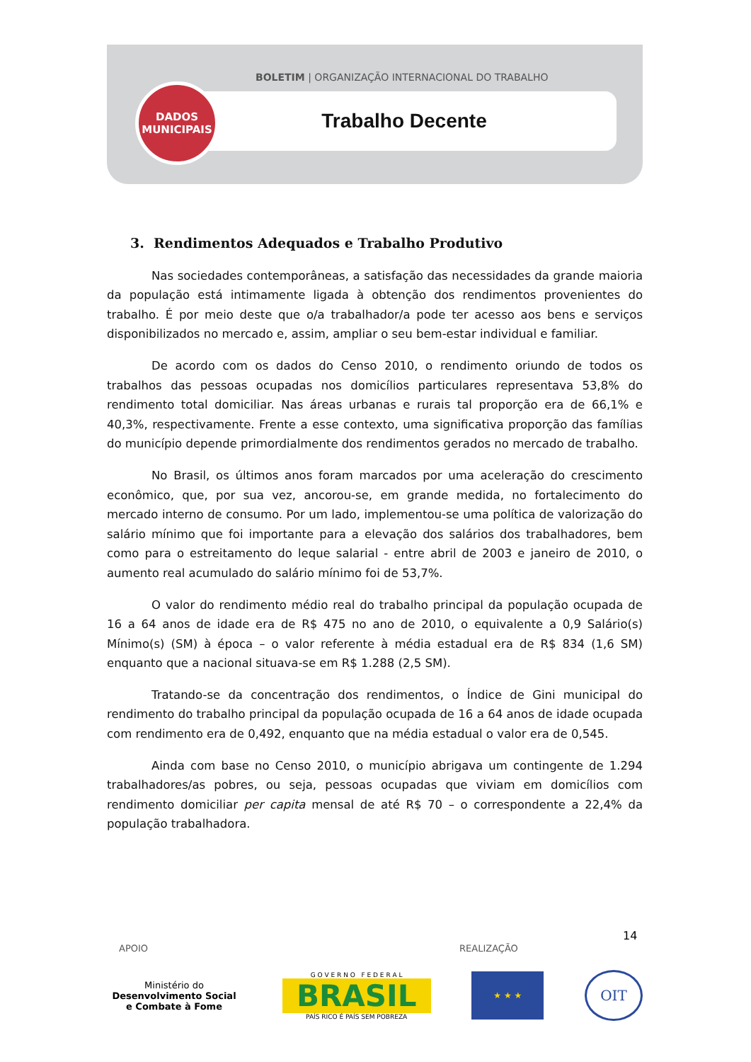BOLETIM | ORGANIZAÇÃO INTERNACIONAL DO TRABALHO
Trabalho Decente
DADOS
MUNICIPAIS
3. Rendimentos Adequados e Trabalho Produtivo
Nas sociedades contemporâneas, a satisfação das necessidades da grande maioria da população está intimamente ligada à obtenção dos rendimentos provenientes do trabalho. É por meio deste que o/a trabalhador/a pode ter acesso aos bens e serviços disponibilizados no mercado e, assim, ampliar o seu bem-estar individual e familiar.
De acordo com os dados do Censo 2010, o rendimento oriundo de todos os trabalhos das pessoas ocupadas nos domicílios particulares representava 53,8% do rendimento total domiciliar. Nas áreas urbanas e rurais tal proporção era de 66,1% e 40,3%, respectivamente. Frente a esse contexto, uma significativa proporção das famílias do município depende primordialmente dos rendimentos gerados no mercado de trabalho.
No Brasil, os últimos anos foram marcados por uma aceleração do crescimento econômico, que, por sua vez, ancorou-se, em grande medida, no fortalecimento do mercado interno de consumo. Por um lado, implementou-se uma política de valorização do salário mínimo que foi importante para a elevação dos salários dos trabalhadores, bem como para o estreitamento do leque salarial - entre abril de 2003 e janeiro de 2010, o aumento real acumulado do salário mínimo foi de 53,7%.
O valor do rendimento médio real do trabalho principal da população ocupada de 16 a 64 anos de idade era de R$ 475 no ano de 2010, o equivalente a 0,9 Salário(s) Mínimo(s) (SM) à época – o valor referente à média estadual era de R$ 834 (1,6 SM) enquanto que a nacional situava-se em R$ 1.288 (2,5 SM).
Tratando-se da concentração dos rendimentos, o Índice de Gini municipal do rendimento do trabalho principal da população ocupada de 16 a 64 anos de idade ocupada com rendimento era de 0,492, enquanto que na média estadual o valor era de 0,545.
Ainda com base no Censo 2010, o município abrigava um contingente de 1.294 trabalhadores/as pobres, ou seja, pessoas ocupadas que viviam em domicílios com rendimento domiciliar per capita mensal de até R$ 70 – o correspondente a 22,4% da população trabalhadora.
14
APOIO REALIZAÇÃO
Ministério do
Desenvolvimento Social
e Combate à Fome
G O V E R N O F E D E R A L
BRASIL
PAÍS RICO É PAÍS SEM POBREZA
★ ★ ★
OIT